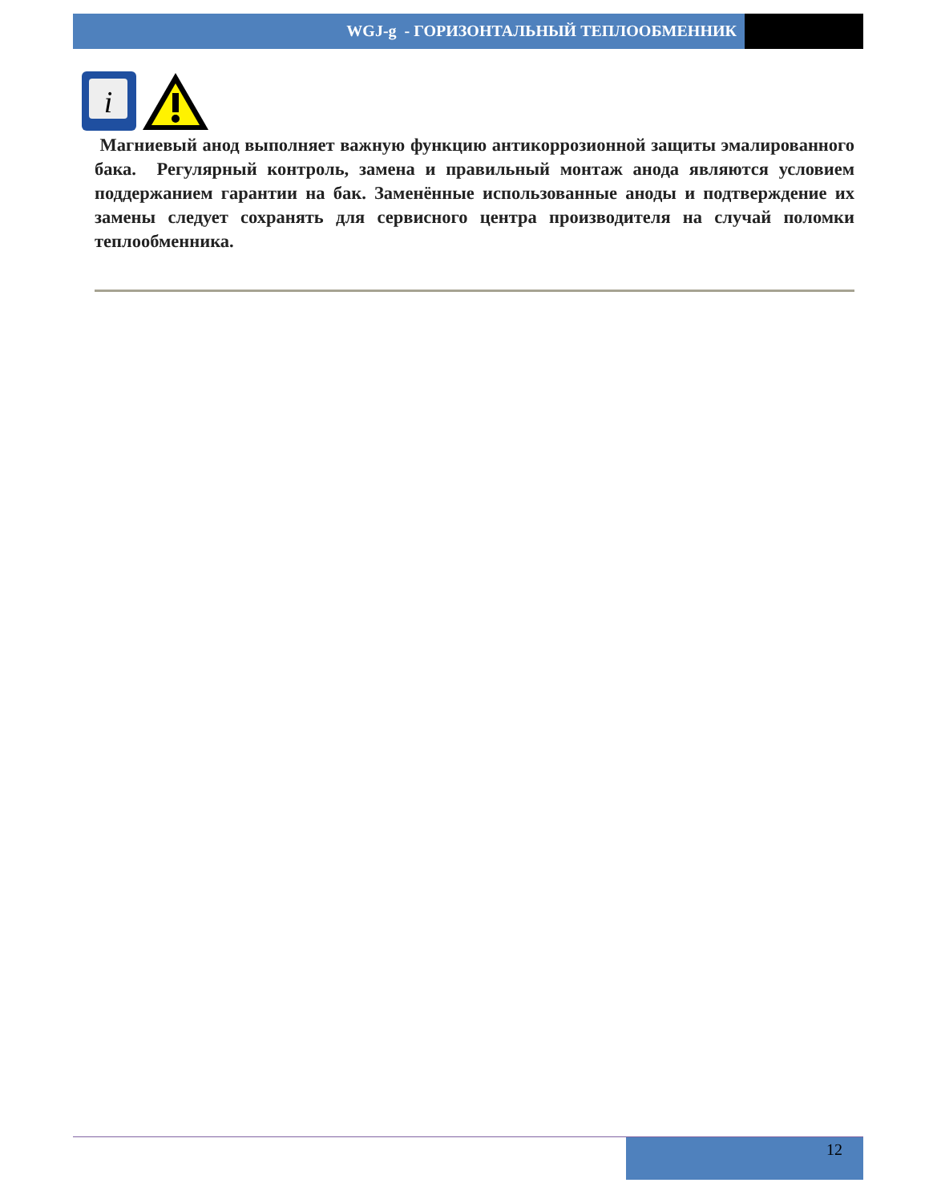WGJ-g - ГОРИЗОНТАЛЬНЫЙ ТЕПЛООБМЕННИК
i
Магниевый анод выполняет важную функцию антикоррозионной защиты эмалированного бака. Регулярный контроль, замена и правильный монтаж анода являются условием поддержанием гарантии на бак. Заменённые использованные аноды и подтверждение их замены следует сохранять для сервисного центра производителя на случай поломки теплообменника.
12